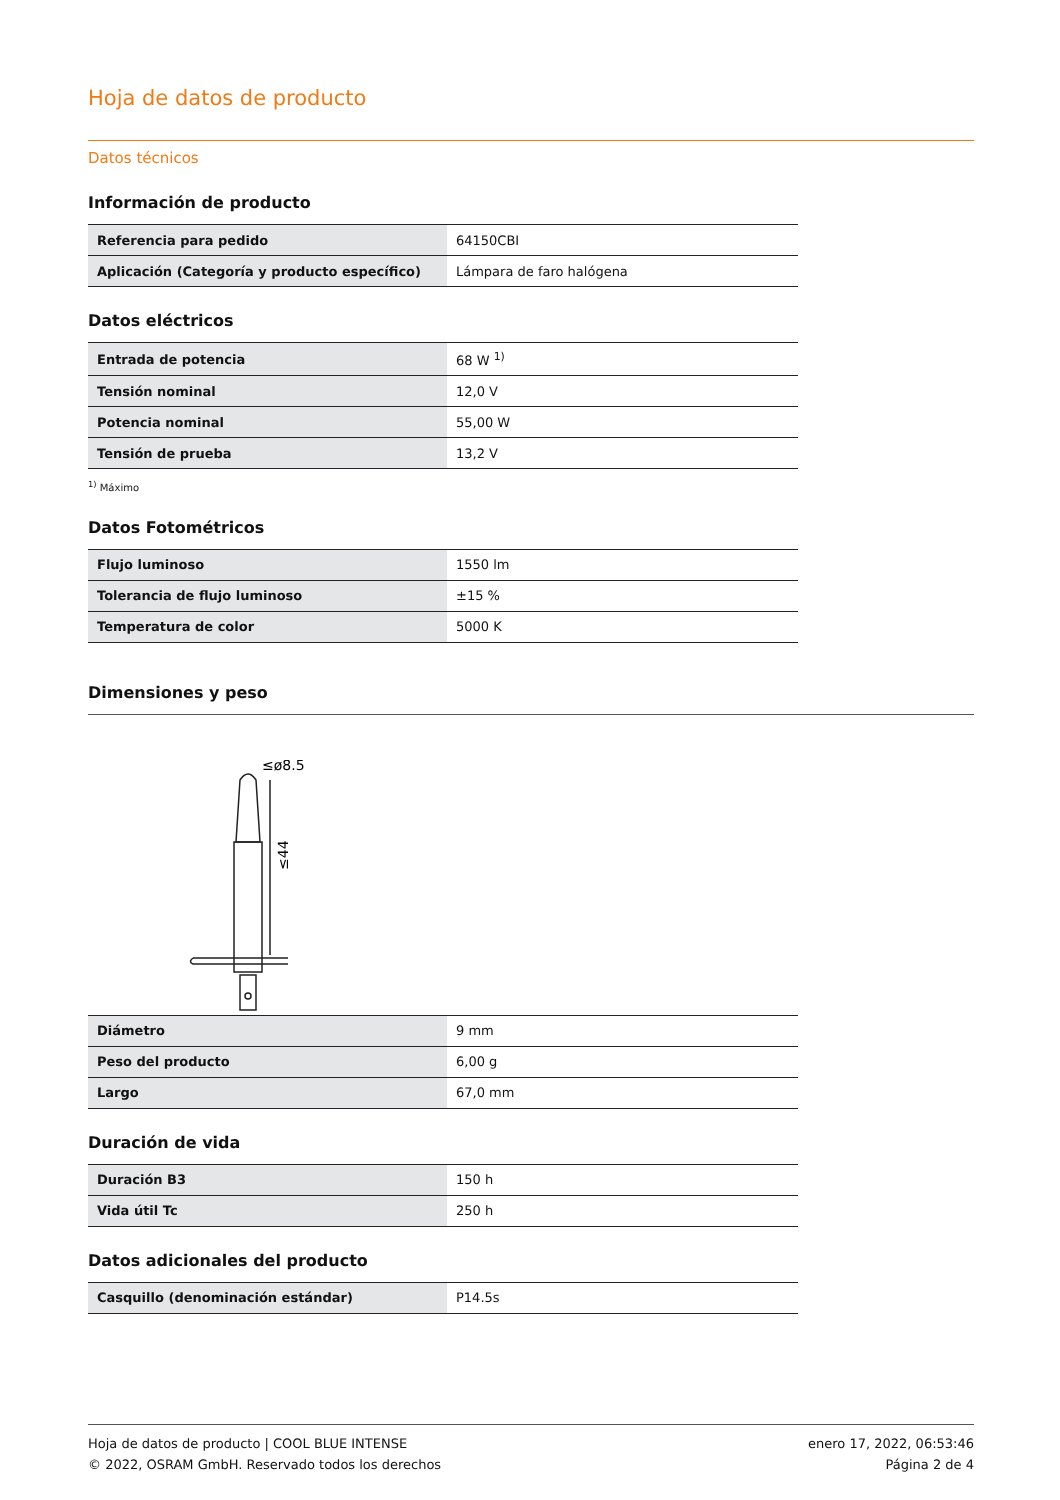Hoja de datos de producto
Datos técnicos
Información de producto
| Referencia para pedido | 64150CBI |
| Aplicación (Categoría y producto específico) | Lámpara de faro halógena |
Datos eléctricos
| Entrada de potencia | 68 W <sup>1)</sup> |
| Tensión nominal | 12,0 V |
| Potencia nominal | 55,00 W |
| Tensión de prueba | 13,2 V |
<sup>1)</sup> Máximo
Datos Fotométricos
| Flujo luminoso | 1550 lm |
| Tolerancia de flujo luminoso | ±15 % |
| Temperatura de color | 5000 K |
Dimensiones y peso
≤ø8.5
≤44
| Diámetro | 9 mm |
| Peso del producto | 6,00 g |
| Largo | 67,0 mm |
Duración de vida
| Duración B3 | 150 h |
| Vida útil Tc | 250 h |
Datos adicionales del producto
| Casquillo (denominación estándar) | P14.5s |
Hoja de datos de producto | COOL BLUE INTENSE enero 17, 2022, 06:53:46
© 2022, OSRAM GmbH. Reservado todos los derechos Página 2 de 4